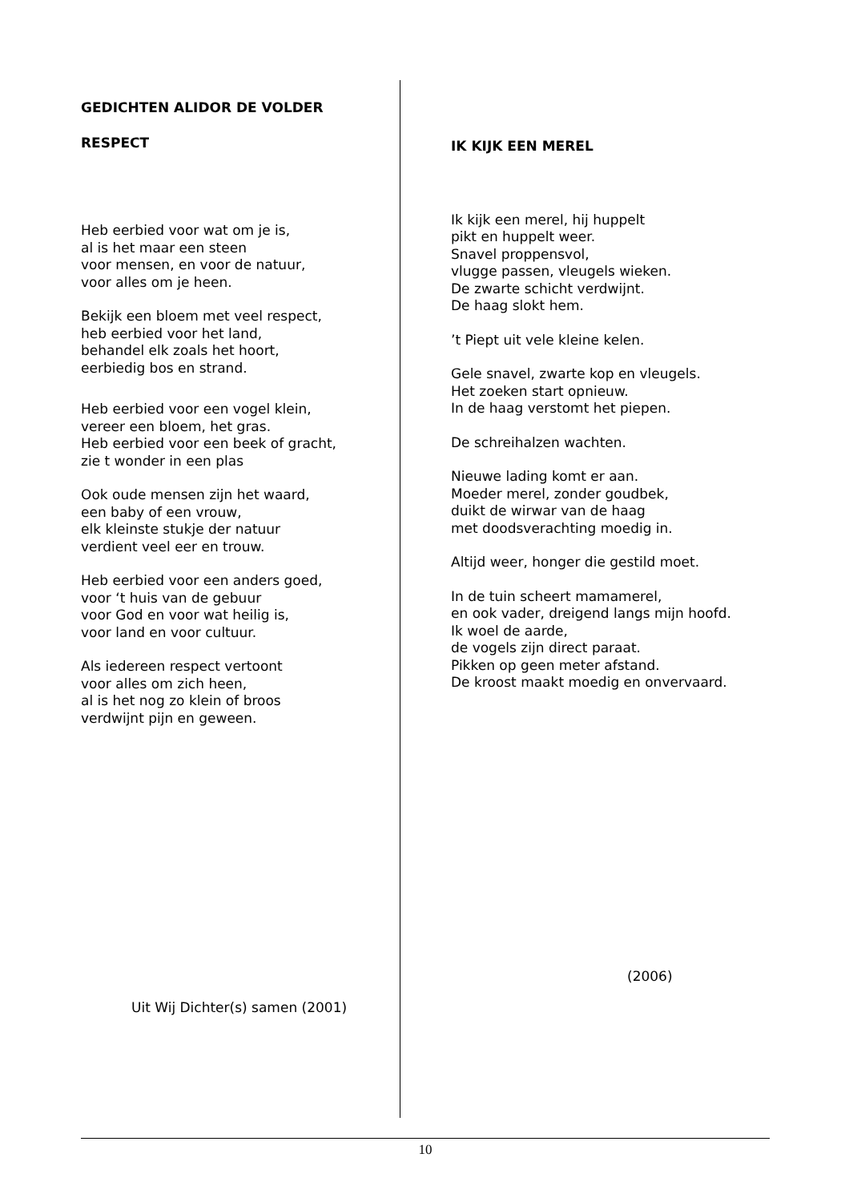GEDICHTEN ALIDOR DE VOLDER
RESPECT
Heb eerbied voor wat om je is,
al is het maar een steen
voor mensen, en voor de natuur,
voor alles om je heen.
Bekijk een bloem met veel respect,
heb eerbied voor het land,
behandel elk zoals het hoort,
eerbiedig bos en strand.
Heb eerbied voor een vogel klein,
vereer een bloem, het gras.
Heb eerbied voor een beek of gracht,
zie t wonder in een plas
Ook oude mensen zijn het waard,
een baby of een vrouw,
elk kleinste stukje der natuur
verdient veel eer en trouw.
Heb eerbied voor een anders goed,
voor ‘t huis van de gebuur
voor God en voor wat heilig is,
voor land en voor cultuur.
Als iedereen respect vertoont
voor alles om zich heen,
al is het nog zo klein of broos
verdwijnt pijn en geween.
Uit Wij Dichter(s) samen (2001)
IK KIJK EEN MEREL
Ik kijk een merel, hij huppelt
pikt en huppelt weer.
Snavel proppensvol,
vlugge passen, vleugels wieken.
De zwarte schicht verdwijnt.
De haag slokt hem.
’t Piept uit vele kleine kelen.
Gele snavel, zwarte kop en vleugels.
Het zoeken start opnieuw.
In de haag verstomt het piepen.
De schreihalzen wachten.
Nieuwe lading komt er aan.
Moeder merel, zonder goudbek,
duikt de wirwar van de haag
met doodsverachting moedig in.
Altijd weer, honger die gestild moet.
In de tuin scheert mamamerel,
en ook vader, dreigend langs mijn hoofd.
Ik woel de aarde,
de vogels zijn direct paraat.
Pikken op geen meter afstand.
De kroost maakt moedig en onvervaard.
(2006)
10